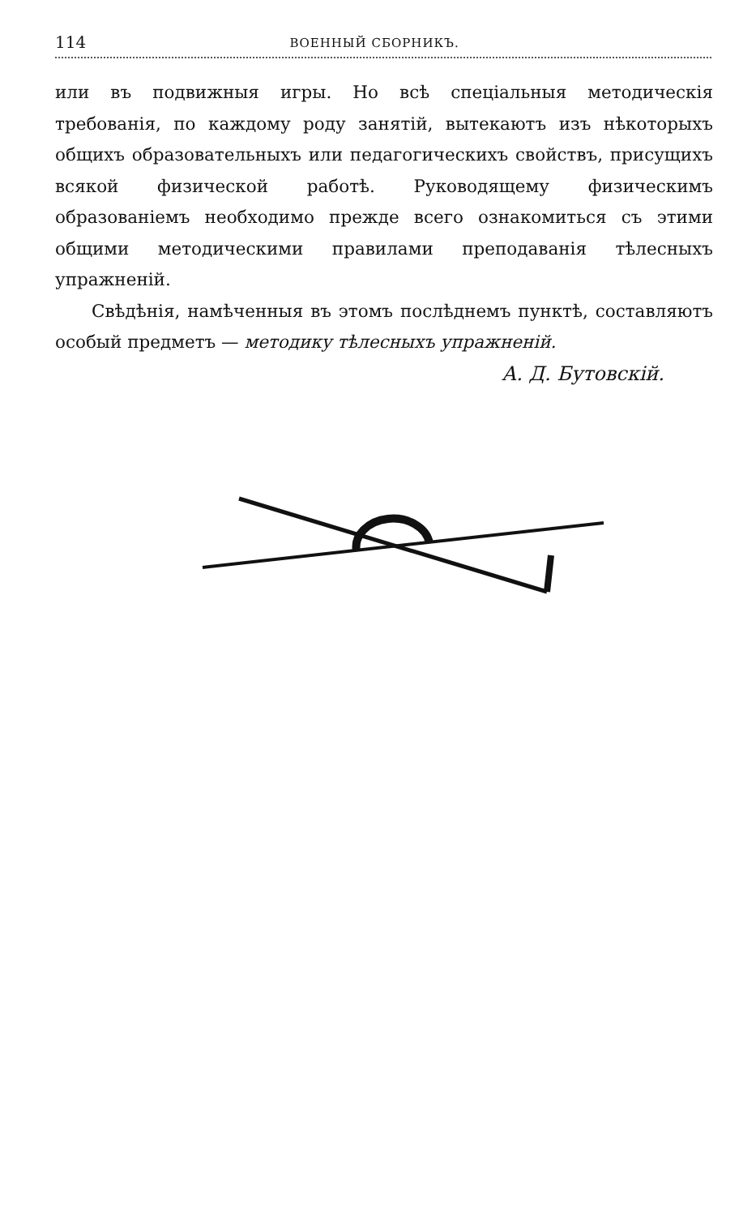114 ВОЕННЫЙ СБОРНИКЪ.
или въ подвижныя игры. Но всѣ спеціальныя методическія требованія, по каждому роду занятій, вытекаютъ изъ нѣкоторыхъ общихъ образовательныхъ или педагогическихъ свойствъ, присущихъ всякой физической работѣ. Руководящему физическимъ образованіемъ необходимо прежде всего ознакомиться съ этими общими методическими правилами преподаванія тѣлесныхъ упражненій.
Свѣдѣнія, намѣченныя въ этомъ послѣднемъ пунктѣ, составляютъ особый предметъ — методику тѣлесныхъ упражненій.
А. Д. Бутовскій.